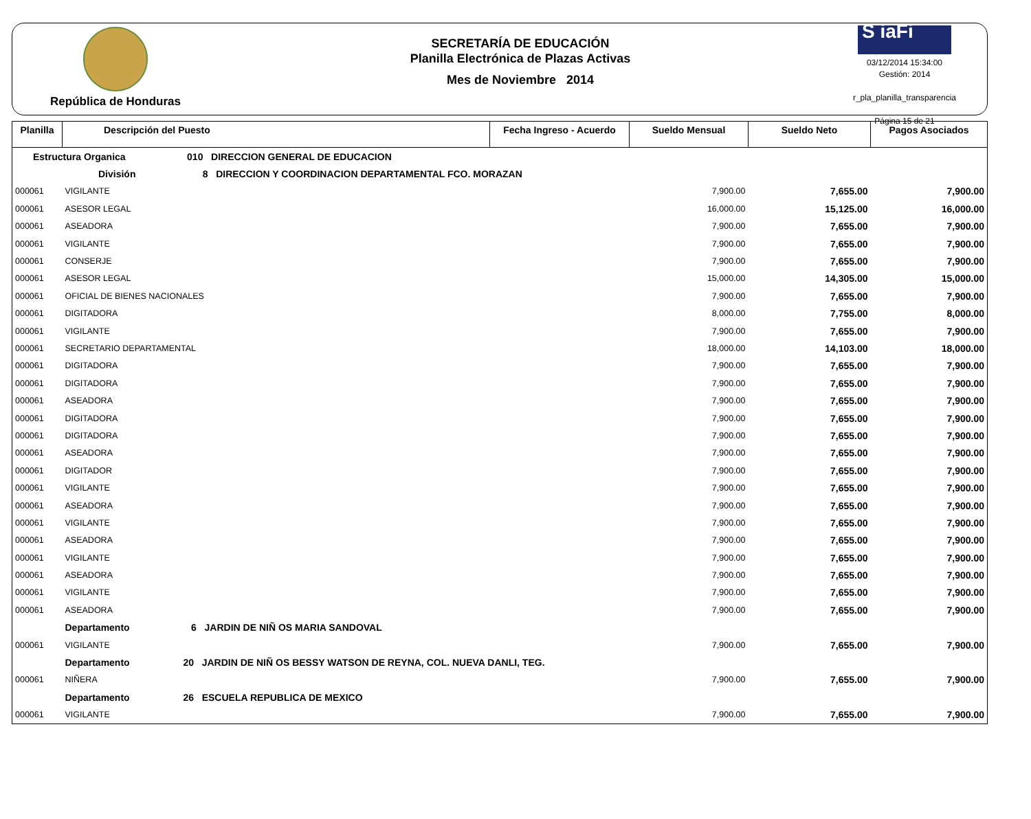República de Honduras
SECRETARÍA DE EDUCACIÓN
Planilla Electrónica de Plazas Activas
Mes de Noviembre 2014
S iaFi
03/12/2014 15:34:00
Gestión: 2014
r_pla_planilla_transparencia
Página 15 de 21
| Planilla | Descripción del Puesto | Fecha Ingreso - Acuerdo | Sueldo Mensual | Sueldo Neto | Pagos Asociados |
| --- | --- | --- | --- | --- | --- |
| Estructura Organica 010 DIRECCION GENERAL DE EDUCACION | | | | | |
| División 8 DIRECCION Y COORDINACION DEPARTAMENTAL FCO. MORAZAN | | | | | |
| 000061 | VIGILANTE | | 7,900.00 | 7,655.00 | 7,900.00 |
| 000061 | ASESOR LEGAL | | 16,000.00 | 15,125.00 | 16,000.00 |
| 000061 | ASEADORA | | 7,900.00 | 7,655.00 | 7,900.00 |
| 000061 | VIGILANTE | | 7,900.00 | 7,655.00 | 7,900.00 |
| 000061 | CONSERJE | | 7,900.00 | 7,655.00 | 7,900.00 |
| 000061 | ASESOR LEGAL | | 15,000.00 | 14,305.00 | 15,000.00 |
| 000061 | OFICIAL DE BIENES NACIONALES | | 7,900.00 | 7,655.00 | 7,900.00 |
| 000061 | DIGITADORA | | 8,000.00 | 7,755.00 | 8,000.00 |
| 000061 | VIGILANTE | | 7,900.00 | 7,655.00 | 7,900.00 |
| 000061 | SECRETARIO DEPARTAMENTAL | | 18,000.00 | 14,103.00 | 18,000.00 |
| 000061 | DIGITADORA | | 7,900.00 | 7,655.00 | 7,900.00 |
| 000061 | DIGITADORA | | 7,900.00 | 7,655.00 | 7,900.00 |
| 000061 | ASEADORA | | 7,900.00 | 7,655.00 | 7,900.00 |
| 000061 | DIGITADORA | | 7,900.00 | 7,655.00 | 7,900.00 |
| 000061 | DIGITADORA | | 7,900.00 | 7,655.00 | 7,900.00 |
| 000061 | ASEADORA | | 7,900.00 | 7,655.00 | 7,900.00 |
| 000061 | DIGITADOR | | 7,900.00 | 7,655.00 | 7,900.00 |
| 000061 | VIGILANTE | | 7,900.00 | 7,655.00 | 7,900.00 |
| 000061 | ASEADORA | | 7,900.00 | 7,655.00 | 7,900.00 |
| 000061 | VIGILANTE | | 7,900.00 | 7,655.00 | 7,900.00 |
| 000061 | ASEADORA | | 7,900.00 | 7,655.00 | 7,900.00 |
| 000061 | VIGILANTE | | 7,900.00 | 7,655.00 | 7,900.00 |
| 000061 | ASEADORA | | 7,900.00 | 7,655.00 | 7,900.00 |
| 000061 | VIGILANTE | | 7,900.00 | 7,655.00 | 7,900.00 |
| 000061 | ASEADORA | | 7,900.00 | 7,655.00 | 7,900.00 |
| | Departamento 6 JARDIN DE NIÑ OS MARIA SANDOVAL | | | | |
| 000061 | VIGILANTE | | 7,900.00 | 7,655.00 | 7,900.00 |
| | Departamento 20 JARDIN DE NIÑ OS BESSY WATSON DE REYNA, COL. NUEVA DANLI, TEG. | | | | |
| 000061 | NIÑERA | | 7,900.00 | 7,655.00 | 7,900.00 |
| | Departamento 26 ESCUELA REPUBLICA DE MEXICO | | | | |
| 000061 | VIGILANTE | | 7,900.00 | 7,655.00 | 7,900.00 |